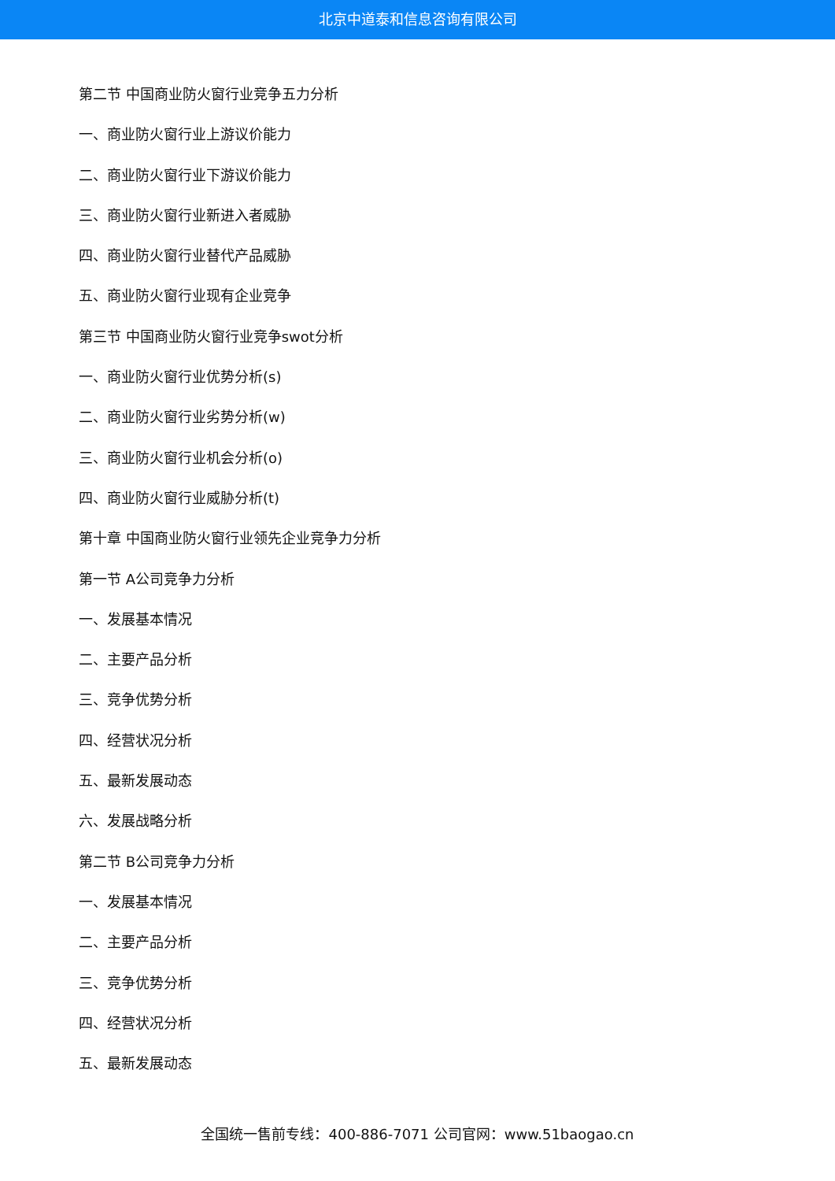北京中道泰和信息咨询有限公司
第二节 中国商业防火窗行业竞争五力分析
一、商业防火窗行业上游议价能力
二、商业防火窗行业下游议价能力
三、商业防火窗行业新进入者威胁
四、商业防火窗行业替代产品威胁
五、商业防火窗行业现有企业竞争
第三节 中国商业防火窗行业竞争swot分析
一、商业防火窗行业优势分析(s)
二、商业防火窗行业劣势分析(w)
三、商业防火窗行业机会分析(o)
四、商业防火窗行业威胁分析(t)
第十章 中国商业防火窗行业领先企业竞争力分析
第一节 A公司竞争力分析
一、发展基本情况
二、主要产品分析
三、竞争优势分析
四、经营状况分析
五、最新发展动态
六、发展战略分析
第二节 B公司竞争力分析
一、发展基本情况
二、主要产品分析
三、竞争优势分析
四、经营状况分析
五、最新发展动态
全国统一售前专线：400-886-7071 公司官网：www.51baogao.cn